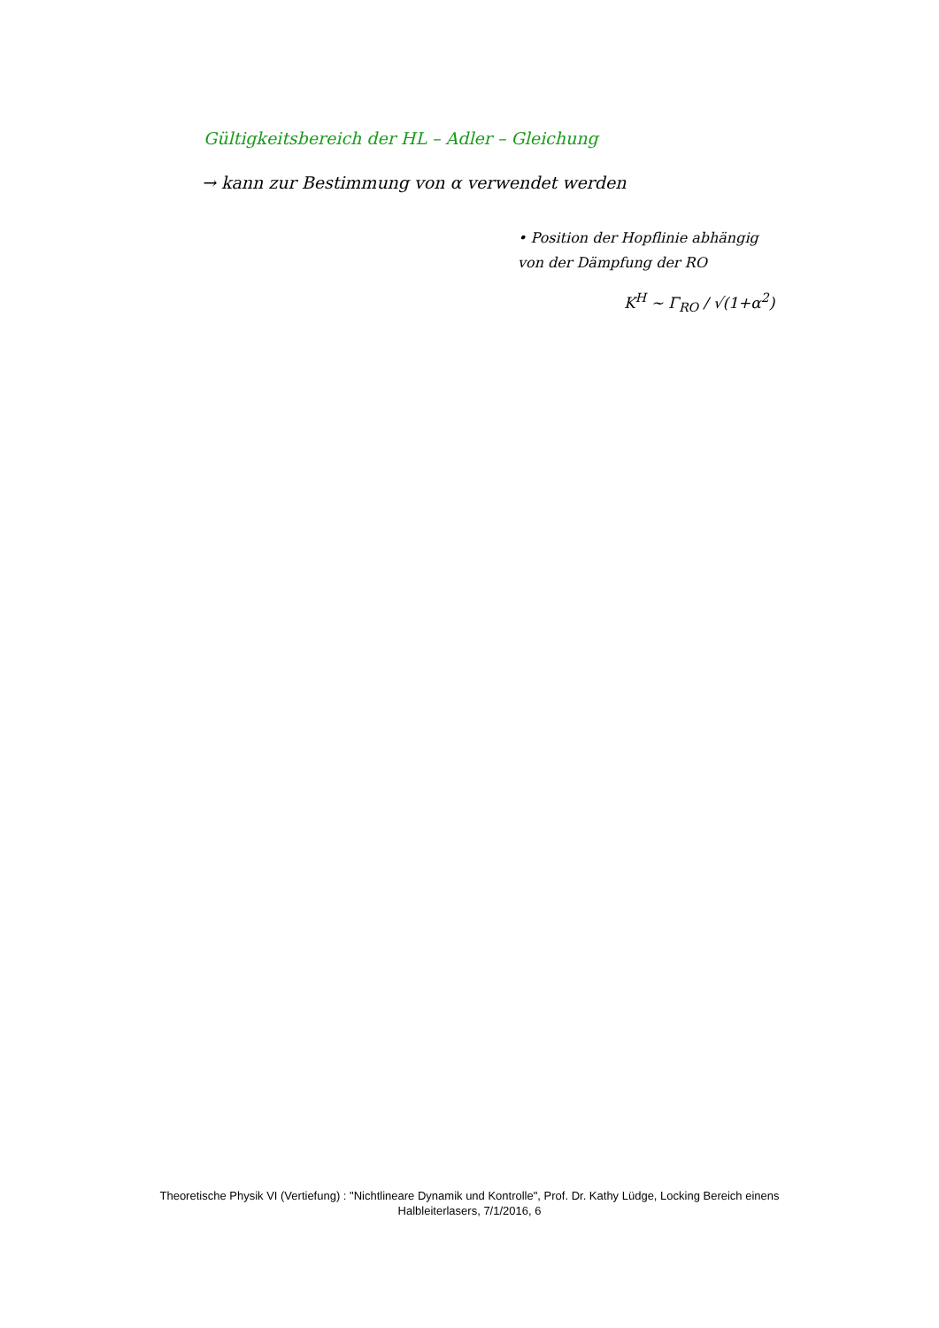Gültigkeitsbereich der HL – Adler – Gleichung
→ kann zur Bestimmung von α verwendet werden
• Position der Hopflinie abhängig
von der Dämpfung der RO
K<sup>H</sup> ~ Γ<sub>RO</sub> / √(1+α<sup>2</sup>)
Theoretische Physik VI (Vertiefung) : "Nichtlineare Dynamik und Kontrolle", Prof. Dr. Kathy Lüdge, Locking Bereich einens Halbleiterlasers, 7/1/2016, 6